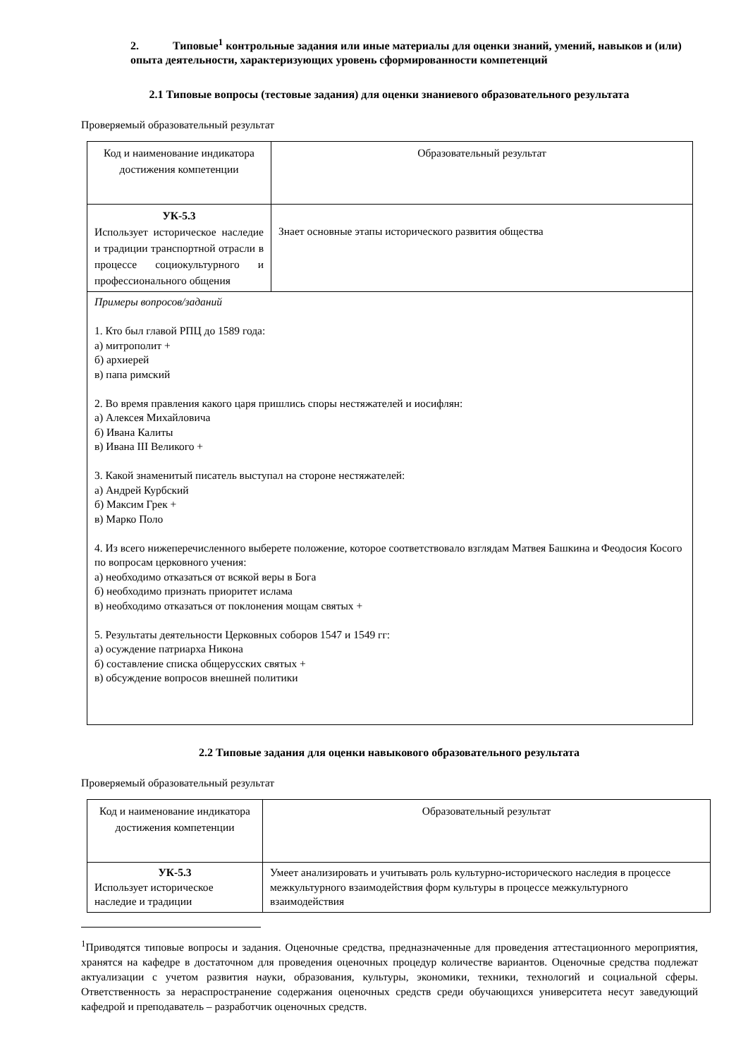2. Типовые<sup>1</sup> контрольные задания или иные материалы для оценки знаний, умений, навыков и (или) опыта деятельности, характеризующих уровень сформированности компетенций
2.1 Типовые вопросы (тестовые задания) для оценки знаниевого образовательного результата
Проверяемый образовательный результат
| Код и наименование индикатора достижения компетенции | Образовательный результат |
| УК-5.3 Использует историческое наследие и традиции транспортной отрасли в процессе социокультурного и профессионального общения | Знает основные этапы исторического развития общества |
| Примеры вопросов/заданий 1. Кто был главой РПЦ до 1589 года: а) митрополит + б) архиерей в) папа римский 2. Во время правления какого царя пришлись споры нестяжателей и иосифлян: а) Алексея Михайловича б) Ивана Калиты в) Ивана III Великого + 3. Какой знаменитый писатель выступал на стороне нестяжателей: а) Андрей Курбский б) Максим Грек + в) Марко Поло 4. Из всего нижеперечисленного выберете положение, которое соответствовало взглядам Матвея Башкина и Феодосия Косого по вопросам церковного учения: а) необходимо отказаться от всякой веры в Бога б) необходимо признать приоритет ислама в) необходимо отказаться от поклонения мощам святых + 5. Результаты деятельности Церковных соборов 1547 и 1549 гг: а) осуждение патриарха Никона б) составление списка общерусских святых + в) обсуждение вопросов внешней политики | |
2.2 Типовые задания для оценки навыкового образовательного результата
Проверяемый образовательный результат
| Код и наименование индикатора достижения компетенции | Образовательный результат |
| УК-5.3 Использует историческое наследие и традиции | Умеет анализировать и учитывать роль культурно-исторического наследия в процессе межкультурного взаимодействия форм культуры в процессе межкультурного взаимодействия |
<sup>1</sup> Приводятся типовые вопросы и задания. Оценочные средства, предназначенные для проведения аттестационного мероприятия, хранятся на кафедре в достаточном для проведения оценочных процедур количестве вариантов. Оценочные средства подлежат актуализации с учетом развития науки, образования, культуры, экономики, техники, технологий и социальной сферы. Ответственность за нераспространение содержания оценочных средств среди обучающихся университета несут заведующий кафедрой и преподаватель – разработчик оценочных средств.